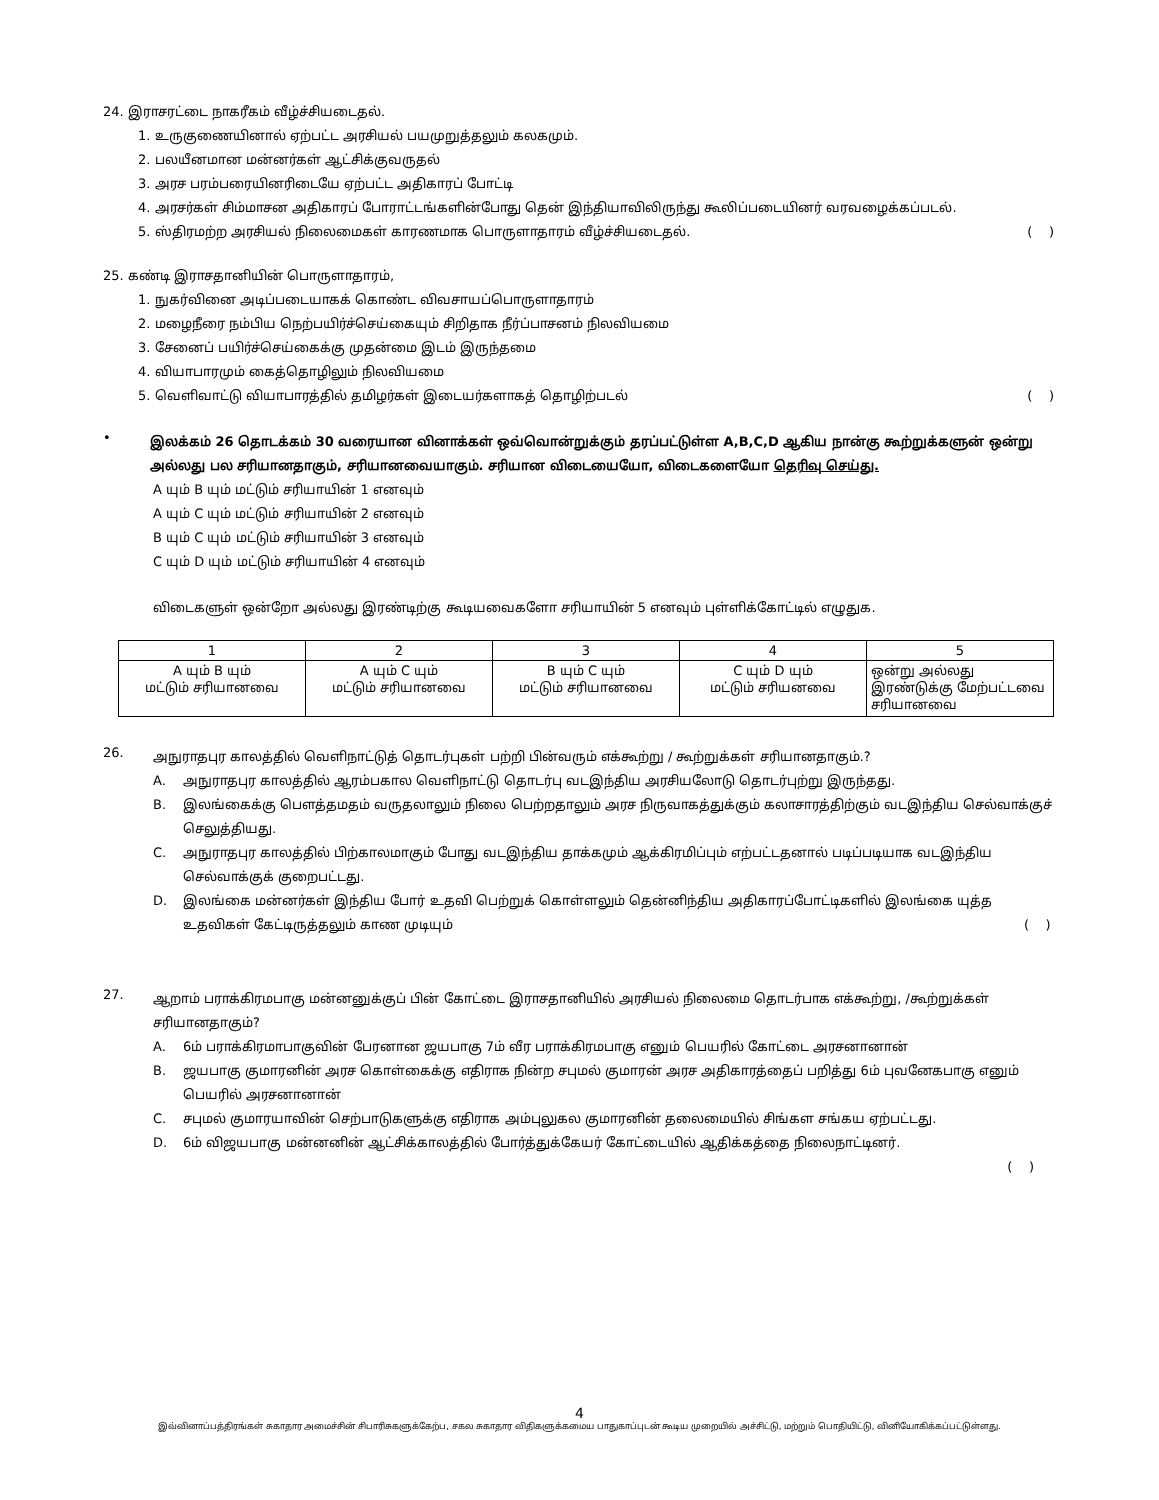24. இராசரட்டை நாகரீகம் வீழ்ச்சியடைதல்.
1. உருகுணையினால் ஏற்பட்ட அரசியல் பயமுறுத்தலும் கலகமும்.
2. பலயீனமான மன்னர்கள் ஆட்சிக்குவருதல்
3. அரச பரம்பரையினரிடையே ஏற்பட்ட அதிகாரப் போட்டி
4. அரசர்கள் சிம்மாசன அதிகாரப் போராட்டங்களின்போது தென் இந்தியாவிலிருந்து கூலிப்படையினர் வரவழைக்கப்படல்.
5. ஸ்திரமற்ற அரசியல் நிலைமைகள் காரணமாக பொருளாதாரம் வீழ்ச்சியடைதல். ( )
25. கண்டி இராசதானியின் பொருளாதாரம்,
1. நுகர்வினை அடிப்படையாகக் கொண்ட விவசாயப்பொருளாதாரம்
2. மழைநீரை நம்பிய நெற்பயிர்ச்செய்கையும் சிறிதாக நீர்ப்பாசனம் நிலவியமை
3. சேனைப் பயிர்ச்செய்கைக்கு முதன்மை இடம் இருந்தமை
4. வியாபாரமும் கைத்தொழிலும் நிலவியமை
5. வெளிவாட்டு வியாபாரத்தில் தமிழர்கள் இடையர்களாகத் தொழிற்படல் ( )
•
இலக்கம் 26 தொடக்கம் 30 வரையான வினாக்கள் ஒவ்வொன்றுக்கும் தரப்பட்டுள்ள A,B,C,D ஆகிய நான்கு கூற்றுக்களுன் ஒன்று அல்லது பல சரியானதாகும், சரியானவையாகும். சரியான விடையையோ, விடைகளையோ தெரிவு செய்து.
A யும் B யும் மட்டும் சரியாயின் 1 எனவும்
A யும் C யும் மட்டும் சரியாயின் 2 எனவும்
B யும் C யும் மட்டும் சரியாயின் 3 எனவும்
C யும் D யும் மட்டும் சரியாயின் 4 எனவும்
விடைகளுள் ஒன்றோ அல்லது இரண்டிற்கு கூடியவைகளோ சரியாயின் 5 எனவும் புள்ளிக்கோட்டில் எழுதுக.
| 1 | 2 | 3 | 4 | 5 |
| A யும் B யும் மட்டும் சரியானவை | A யும் C யும் மட்டும் சரியானவை | B யும் C யும் மட்டும் சரியானவை | C யும் D யும் மட்டும் சரியனவை | ஒன்று அல்லது இரண்டுக்கு மேற்பட்டவை சரியானவை |
26.
அநுராதபுர காலத்தில் வெளிநாட்டுத் தொடர்புகள் பற்றி பின்வரும் எக்கூற்று / கூற்றுக்கள் சரியானதாகும்.?
A. அநுராதபுர காலத்தில் ஆரம்பகால வெளிநாட்டு தொடர்பு வடஇந்திய அரசியலோடு தொடர்புற்று இருந்தது.
B. இலங்கைக்கு பௌத்தமதம் வருதலாலும் நிலை பெற்றதாலும் அரச நிருவாகத்துக்கும் கலாசாரத்திற்கும் வடஇந்திய செல்வாக்குச் செலுத்தியது.
C. அநுராதபுர காலத்தில் பிற்காலமாகும் போது வடஇந்திய தாக்கமும் ஆக்கிரமிப்பும் எற்பட்டதனால் படிப்படியாக வடஇந்திய செல்வாக்குக் குறைபட்டது.
D. இலங்கை மன்னர்கள் இந்திய போர் உதவி பெற்றுக் கொள்ளலும் தென்னிந்திய அதிகாரப்போட்டிகளில் இலங்கை யுத்த உதவிகள் கேட்டிருத்தலும் காண முடியும் ( )
27.
ஆறாம் பராக்கிரமபாகு மன்னனுக்குப் பின் கோட்டை இராசதானியில் அரசியல் நிலைமை தொடர்பாக எக்கூற்று, /கூற்றுக்கள் சரியானதாகும்?
A. 6ம் பராக்கிரமாபாகுவின் பேரனான ஜயபாகு 7ம் வீர பராக்கிரமபாகு எனும் பெயரில் கோட்டை அரசனானான்
B. ஜயபாகு குமாரனின் அரச கொள்கைக்கு எதிராக நின்ற சபுமல் குமாரன் அரச அதிகாரத்தைப் பறித்து 6ம் புவனேகபாகு எனும் பெயரில் அரசனானான்
C. சபுமல் குமாரயாவின் செற்பாடுகளுக்கு எதிராக அம்புலுகல குமாரனின் தலைமையில் சிங்கள சங்கய ஏற்பட்டது.
D. 6ம் விஜயபாகு மன்னனின் ஆட்சிக்காலத்தில் போர்த்துக்கேயர் கோட்டையில் ஆதிக்கத்தை நிலைநாட்டினர்.
( )
4
இவ்வினாப்பத்திரங்கள் சுகாதார அமைச்சின் சிபாரிசுகளுக்கேற்ப, சகல சுகாதார விதிகளுக்கமைய பாதுகாப்புடன் கூடிய முறையில் அச்சிட்டு, மற்றும் பொதியிட்டு, வினியோகிக்கப்பட்டுள்ளது.